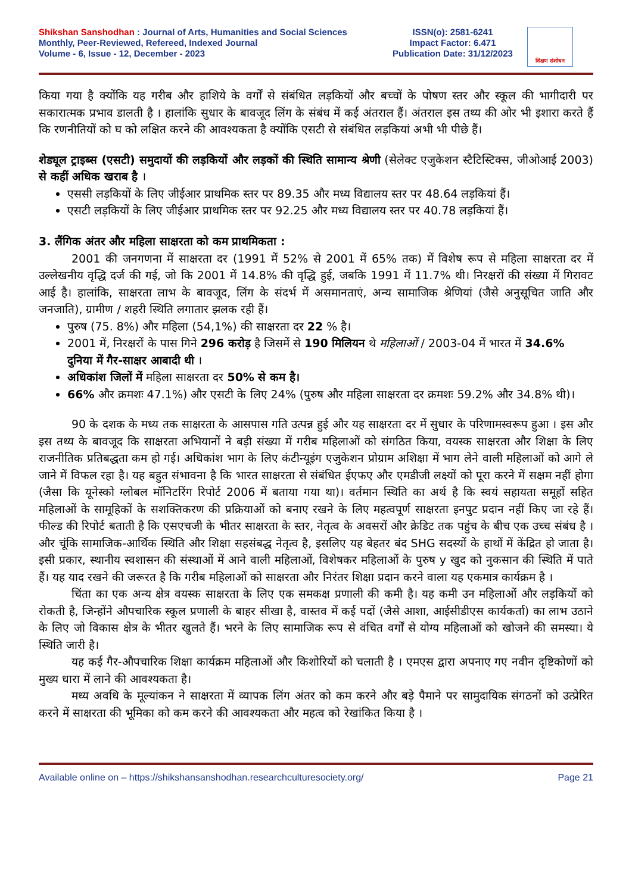Shikshan Sanshodhan : Journal of Arts, Humanities and Social Sciences
Monthly, Peer-Reviewed, Refereed, Indexed Journal
Volume - 6, Issue - 12, December - 2023
ISSN(o): 2581-6241
Impact Factor: 6.471
Publication Date: 31/12/2023
शिक्षण संशोधन
किया गया है क्योंकि यह गरीब और हाशिये के वर्गों से संबंधित लड़कियों और बच्चों के पोषण स्तर और स्कूल की भागीदारी पर सकारात्मक प्रभाव डालती है । हालांकि सुधार के बावजूद लिंग के संबंध में कई अंतराल हैं। अंतराल इस तथ्य की ओर भी इशारा करते हैं कि रणनीतियों को घ को लक्षित करने की आवश्यकता है क्योंकि एसटी से संबंधित लड़कियां अभी भी पीछे हैं।
शेड्यूल ट्राइब्स (एसटी) समुदायों की लड़कियों और लड़कों की स्थिति सामान्य श्रेणी (सेलेक्ट एजुकेशन स्टैटिस्टिक्स, जीओआई 2003) से कहीं अधिक खराब है ।
एससी लड़कियों के लिए जीईआर प्राथमिक स्तर पर 89.35 और मध्य विद्यालय स्तर पर 48.64 लड़कियां हैं।
एसटी लड़कियों के लिए जीईआर प्राथमिक स्तर पर 92.25 और मध्य विद्यालय स्तर पर 40.78 लड़कियां हैं।
3. लैंगिक अंतर और महिला साक्षरता को कम प्राथमिकता :
2001 की जनगणना में साक्षरता दर (1991 में 52% से 2001 में 65% तक) में विशेष रूप से महिला साक्षरता दर में उल्लेखनीय वृद्धि दर्ज की गई, जो कि 2001 में 14.8% की वृद्धि हुई, जबकि 1991 में 11.7% थी। निरक्षरों की संख्या में गिरावट आई है। हालांकि, साक्षरता लाभ के बावजूद, लिंग के संदर्भ में असमानताएं, अन्य सामाजिक श्रेणियां (जैसे अनुसूचित जाति और जनजाति), ग्रामीण / शहरी स्थिति लगातार झलक रही हैं।
पुरुष (75. 8%) और महिला (54,1%) की साक्षरता दर 22 % है।
2001 में, निरक्षरों के पास गिने 296 करोड़ है जिसमें से 190 मिलियन थे महिलाओं / 2003-04 में भारत में 34.6% दुनिया में गैर-साक्षर आबादी थी ।
अधिकांश जिलों में महिला साक्षरता दर 50% से कम है।
66% और क्रमशः 47.1%) और एसटी के लिए 24% (पुरुष और महिला साक्षरता दर क्रमशः 59.2% और 34.8% थी)।
90 के दशक के मध्य तक साक्षरता के आसपास गति उत्पन्न हुई और यह साक्षरता दर में सुधार के परिणामस्वरूप हुआ । इस और इस तथ्य के बावजूद कि साक्षरता अभियानों ने बड़ी संख्या में गरीब महिलाओं को संगठित किया, वयस्क साक्षरता और शिक्षा के लिए राजनीतिक प्रतिबद्धता कम हो गई। अधिकांश भाग के लिए कंटीन्यूइंग एजुकेशन प्रोग्राम अशिक्षा में भाग लेने वाली महिलाओं को आगे ले जाने में विफल रहा है। यह बहुत संभावना है कि भारत साक्षरता से संबंधित ईएफए और एमडीजी लक्ष्यों को पूरा करने में सक्षम नहीं होगा (जैसा कि यूनेस्को ग्लोबल मॉनिटरिंग रिपोर्ट 2006 में बताया गया था)। वर्तमान स्थिति का अर्थ है कि स्वयं सहायता समूहों सहित महिलाओं के सामूहिकों के सशक्तिकरण की प्रक्रियाओं को बनाए रखने के लिए महत्वपूर्ण साक्षरता इनपुट प्रदान नहीं किए जा रहे हैं। फील्ड की रिपोर्ट बताती है कि एसएचजी के भीतर साक्षरता के स्तर, नेतृत्व के अवसरों और क्रेडिट तक पहुंच के बीच एक उच्च संबंध है । और चूंकि सामाजिक-आर्थिक स्थिति और शिक्षा सहसंबद्ध नेतृत्व है, इसलिए यह बेहतर बंद SHG सदस्यों के हाथों में केंद्रित हो जाता है। इसी प्रकार, स्थानीय स्वशासन की संस्थाओं में आने वाली महिलाओं, विशेषकर महिलाओं के पुरुष y खुद को नुकसान की स्थिति में पाते हैं। यह याद रखने की जरूरत है कि गरीब महिलाओं को साक्षरता और निरंतर शिक्षा प्रदान करने वाला यह एकमात्र कार्यक्रम है ।
चिंता का एक अन्य क्षेत्र वयस्क साक्षरता के लिए एक समकक्ष प्रणाली की कमी है। यह कमी उन महिलाओं और लड़कियों को रोकती है, जिन्होंने औपचारिक स्कूल प्रणाली के बाहर सीखा है, वास्तव में कई पदों (जैसे आशा, आईसीडीएस कार्यकर्ता) का लाभ उठाने के लिए जो विकास क्षेत्र के भीतर खुलते हैं। भरने के लिए सामाजिक रूप से वंचित वर्गों से योग्य महिलाओं को खोजने की समस्या। ये स्थिति जारी है।
यह कई गैर-औपचारिक शिक्षा कार्यक्रम महिलाओं और किशोरियों को चलाती है । एमएस द्वारा अपनाए गए नवीन दृष्टिकोणों को मुख्य धारा में लाने की आवश्यकता है।
मध्य अवधि के मूल्यांकन ने साक्षरता में व्यापक लिंग अंतर को कम करने और बड़े पैमाने पर सामुदायिक संगठनों को उत्प्रेरित करने में साक्षरता की भूमिका को कम करने की आवश्यकता और महत्व को रेखांकित किया है ।
Available online on – https://shikshansanshodhan.researchculturesociety.org/ Page 21